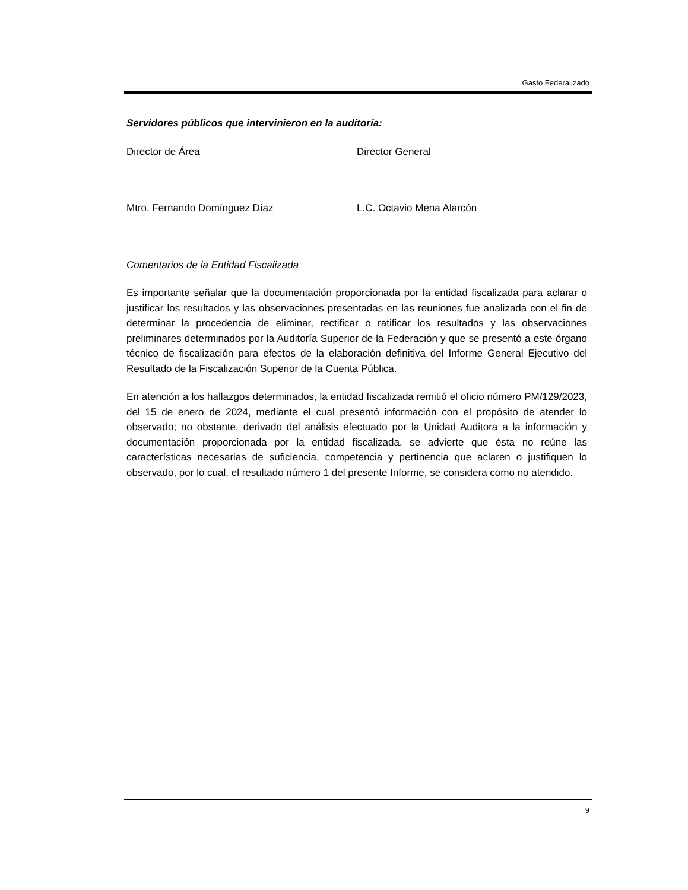Gasto Federalizado
Servidores públicos que intervinieron en la auditoría:
Director de Área Director General
Mtro. Fernando Domínguez Díaz L.C. Octavio Mena Alarcón
Comentarios de la Entidad Fiscalizada
Es importante señalar que la documentación proporcionada por la entidad fiscalizada para aclarar o justificar los resultados y las observaciones presentadas en las reuniones fue analizada con el fin de determinar la procedencia de eliminar, rectificar o ratificar los resultados y las observaciones preliminares determinados por la Auditoría Superior de la Federación y que se presentó a este órgano técnico de fiscalización para efectos de la elaboración definitiva del Informe General Ejecutivo del Resultado de la Fiscalización Superior de la Cuenta Pública.
En atención a los hallazgos determinados, la entidad fiscalizada remitió el oficio número PM/129/2023, del 15 de enero de 2024, mediante el cual presentó información con el propósito de atender lo observado; no obstante, derivado del análisis efectuado por la Unidad Auditora a la información y documentación proporcionada por la entidad fiscalizada, se advierte que ésta no reúne las características necesarias de suficiencia, competencia y pertinencia que aclaren o justifiquen lo observado, por lo cual, el resultado número 1 del presente Informe, se considera como no atendido.
9